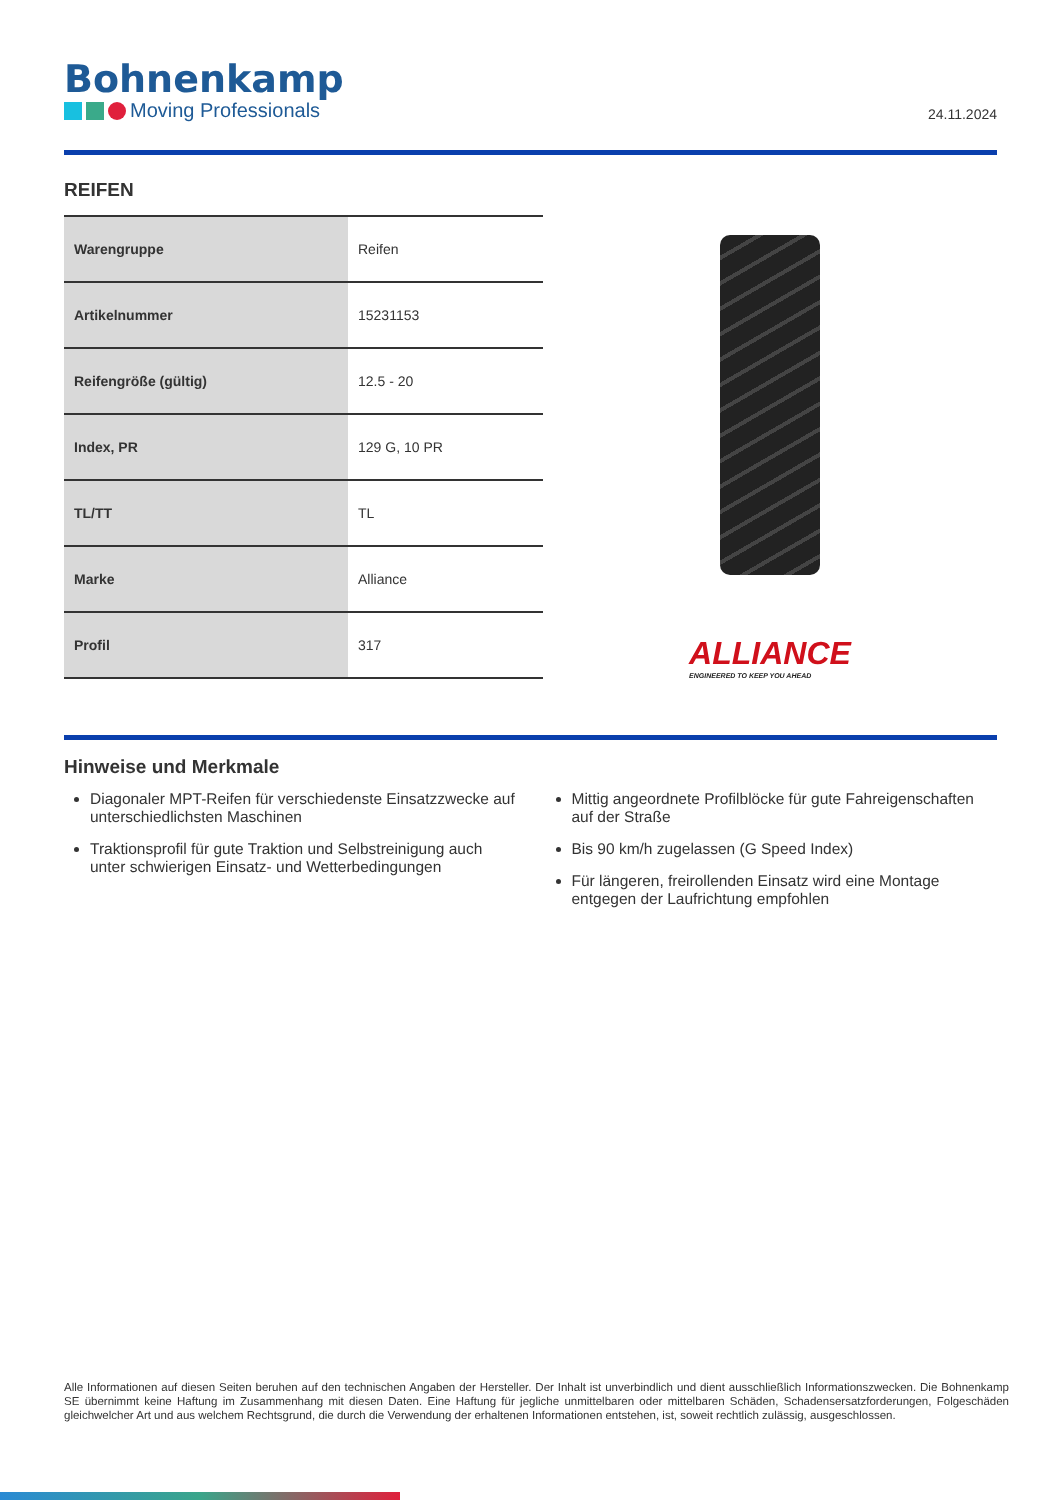Bohnenkamp
Moving Professionals
24.11.2024
REIFEN
| Warengruppe | Reifen |
| Artikelnummer | 15231153 |
| Reifengröße (gültig) | 12.5 - 20 |
| Index, PR | 129 G, 10 PR |
| TL/TT | TL |
| Marke | Alliance |
| Profil | 317 |
ALLIANCE
ENGINEERED TO KEEP YOU AHEAD
Hinweise und Merkmale
Diagonaler MPT-Reifen für verschiedenste Einsatzzwecke auf unterschiedlichsten Maschinen
Traktionsprofil für gute Traktion und Selbstreinigung auch unter schwierigen Einsatz- und Wetterbedingungen
Mittig angeordnete Profilblöcke für gute Fahreigenschaften auf der Straße
Bis 90 km/h zugelassen (G Speed Index)
Für längeren, freirollenden Einsatz wird eine Montage entgegen der Laufrichtung empfohlen
Alle Informationen auf diesen Seiten beruhen auf den technischen Angaben der Hersteller. Der Inhalt ist unverbindlich und dient ausschließlich Informationszwecken. Die Bohnenkamp SE übernimmt keine Haftung im Zusammenhang mit diesen Daten. Eine Haftung für jegliche unmittelbaren oder mittelbaren Schäden, Schadensersatzforderungen, Folgeschäden gleichwelcher Art und aus welchem Rechtsgrund, die durch die Verwendung der erhaltenen Informationen entstehen, ist, soweit rechtlich zulässig, ausgeschlossen.